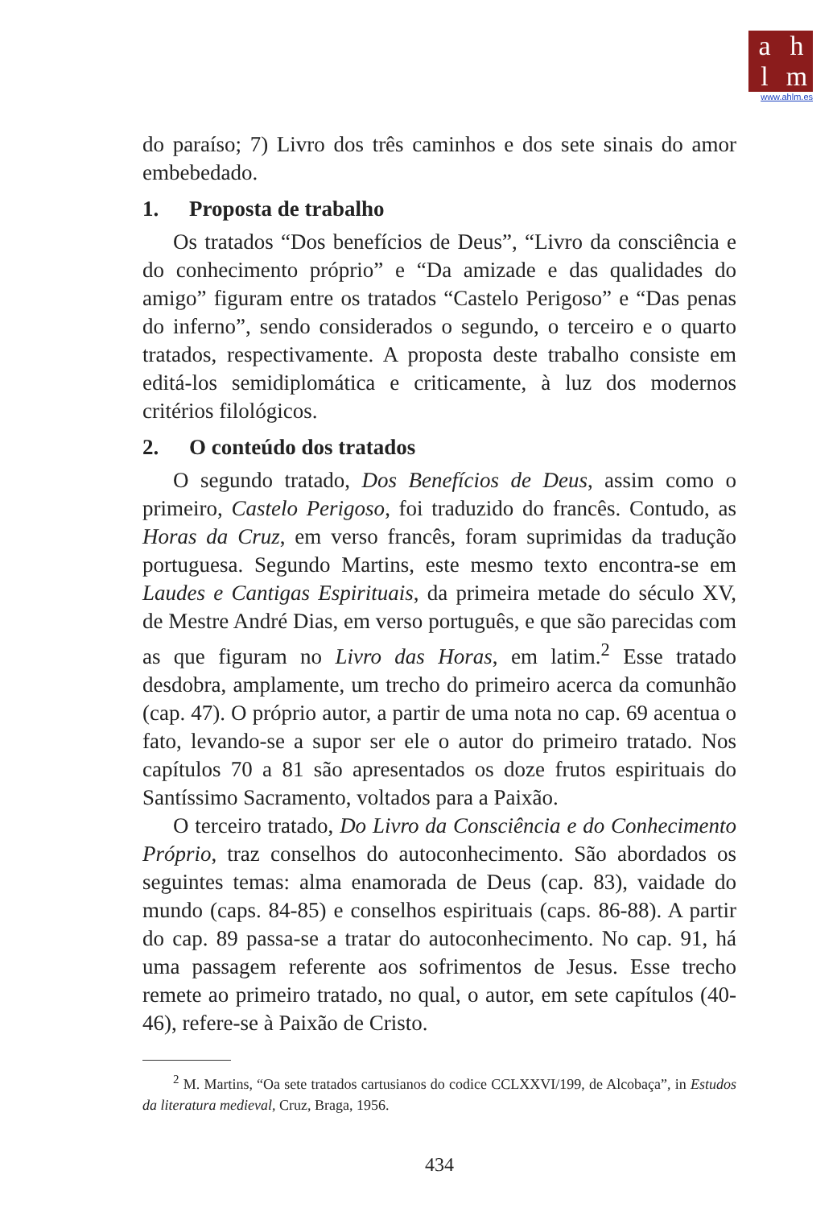ahlm
www.ahlm.es
do paraíso; 7) Livro dos três caminhos e dos sete sinais do amor embebedado.
1. Proposta de trabalho
Os tratados “Dos benefícios de Deus”, “Livro da consciência e do conhecimento próprio” e “Da amizade e das qualidades do amigo” figuram entre os tratados “Castelo Perigoso” e “Das penas do inferno”, sendo considerados o segundo, o terceiro e o quarto tratados, respectivamente. A proposta deste trabalho consiste em editá-los semidiplomática e criticamente, à luz dos modernos critérios filológicos.
2. O conteúdo dos tratados
O segundo tratado, Dos Benefícios de Deus, assim como o primeiro, Castelo Perigoso, foi traduzido do francês. Contudo, as Horas da Cruz, em verso francês, foram suprimidas da tradução portuguesa. Segundo Martins, este mesmo texto encontra-se em Laudes e Cantigas Espirituais, da primeira metade do século XV, de Mestre André Dias, em verso português, e que são parecidas com as que figuram no Livro das Horas, em latim.<sup>2</sup> Esse tratado desdobra, amplamente, um trecho do primeiro acerca da comunhão (cap. 47). O próprio autor, a partir de uma nota no cap. 69 acentua o fato, levando-se a supor ser ele o autor do primeiro tratado. Nos capítulos 70 a 81 são apresentados os doze frutos espirituais do Santíssimo Sacramento, voltados para a Paixão.
O terceiro tratado, Do Livro da Consciência e do Conhecimento Próprio, traz conselhos do autoconhecimento. São abordados os seguintes temas: alma enamorada de Deus (cap. 83), vaidade do mundo (caps. 84-85) e conselhos espirituais (caps. 86-88). A partir do cap. 89 passa-se a tratar do autoconhecimento. No cap. 91, há uma passagem referente aos sofrimentos de Jesus. Esse trecho remete ao primeiro tratado, no qual, o autor, em sete capítulos (40-46), refere-se à Paixão de Cristo.
<sup>2</sup> M. Martins, “Oa sete tratados cartusianos do codice CCLXXVI/199, de Alcobaça”, in Estudos da literatura medieval, Cruz, Braga, 1956.
434